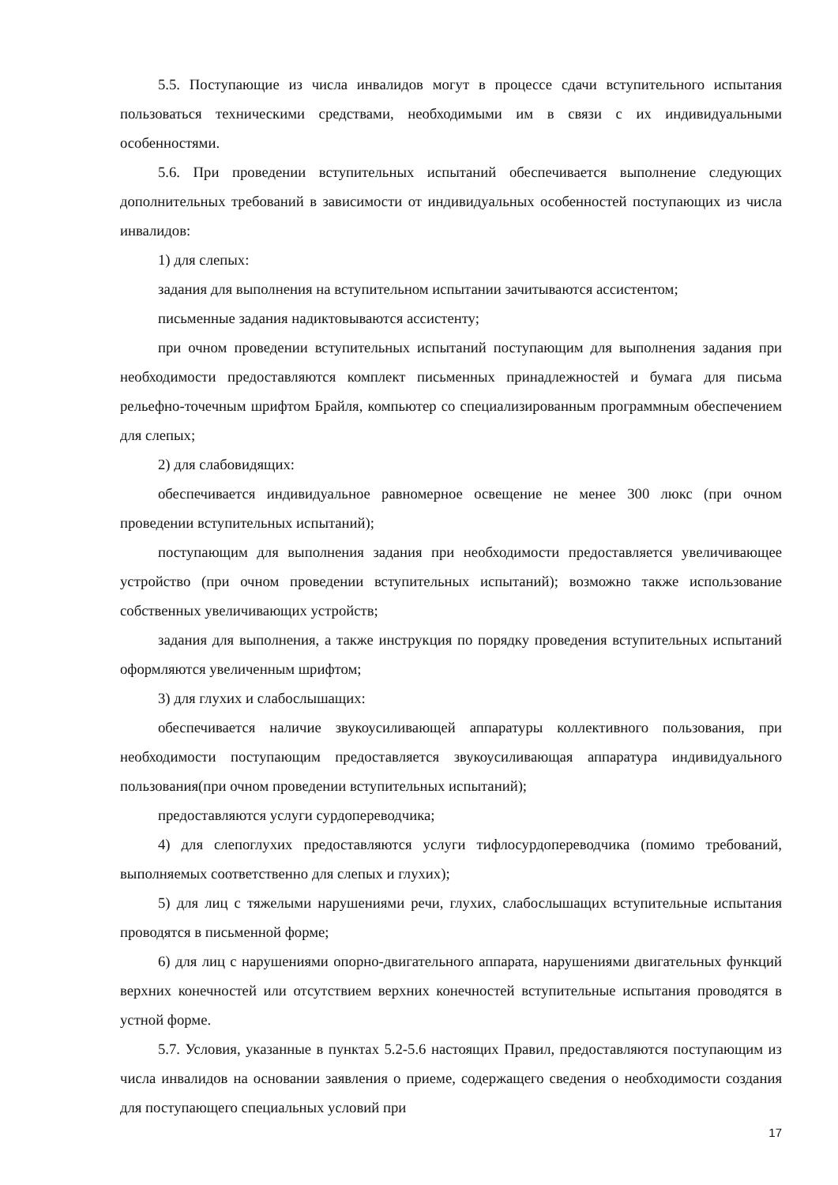5.5. Поступающие из числа инвалидов могут в процессе сдачи вступительного испытания пользоваться техническими средствами, необходимыми им в связи с их индивидуальными особенностями.
5.6. При проведении вступительных испытаний обеспечивается выполнение следующих дополнительных требований в зависимости от индивидуальных особенностей поступающих из числа инвалидов:
1) для слепых:
задания для выполнения на вступительном испытании зачитываются ассистентом;
письменные задания надиктовываются ассистенту;
при очном проведении вступительных испытаний поступающим для выполнения задания при необходимости предоставляются комплект письменных принадлежностей и бумага для письма рельефно-точечным шрифтом Брайля, компьютер со специализированным программным обеспечением для слепых;
2) для слабовидящих:
обеспечивается индивидуальное равномерное освещение не менее 300 люкс (при очном проведении вступительных испытаний);
поступающим для выполнения задания при необходимости предоставляется увеличивающее устройство (при очном проведении вступительных испытаний); возможно также использование собственных увеличивающих устройств;
задания для выполнения, а также инструкция по порядку проведения вступительных испытаний оформляются увеличенным шрифтом;
3) для глухих и слабослышащих:
обеспечивается наличие звукоусиливающей аппаратуры коллективного пользования, при необходимости поступающим предоставляется звукоусиливающая аппаратура индивидуального пользования(при очном проведении вступительных испытаний);
предоставляются услуги сурдопереводчика;
4) для слепоглухих предоставляются услуги тифлосурдопереводчика (помимо требований, выполняемых соответственно для слепых и глухих);
5) для лиц с тяжелыми нарушениями речи, глухих, слабослышащих вступительные испытания проводятся в письменной форме;
6) для лиц с нарушениями опорно-двигательного аппарата, нарушениями двигательных функций верхних конечностей или отсутствием верхних конечностей вступительные испытания проводятся в устной форме.
5.7. Условия, указанные в пунктах 5.2-5.6 настоящих Правил, предоставляются поступающим из числа инвалидов на основании заявления о приеме, содержащего сведения о необходимости создания для поступающего специальных условий при
17